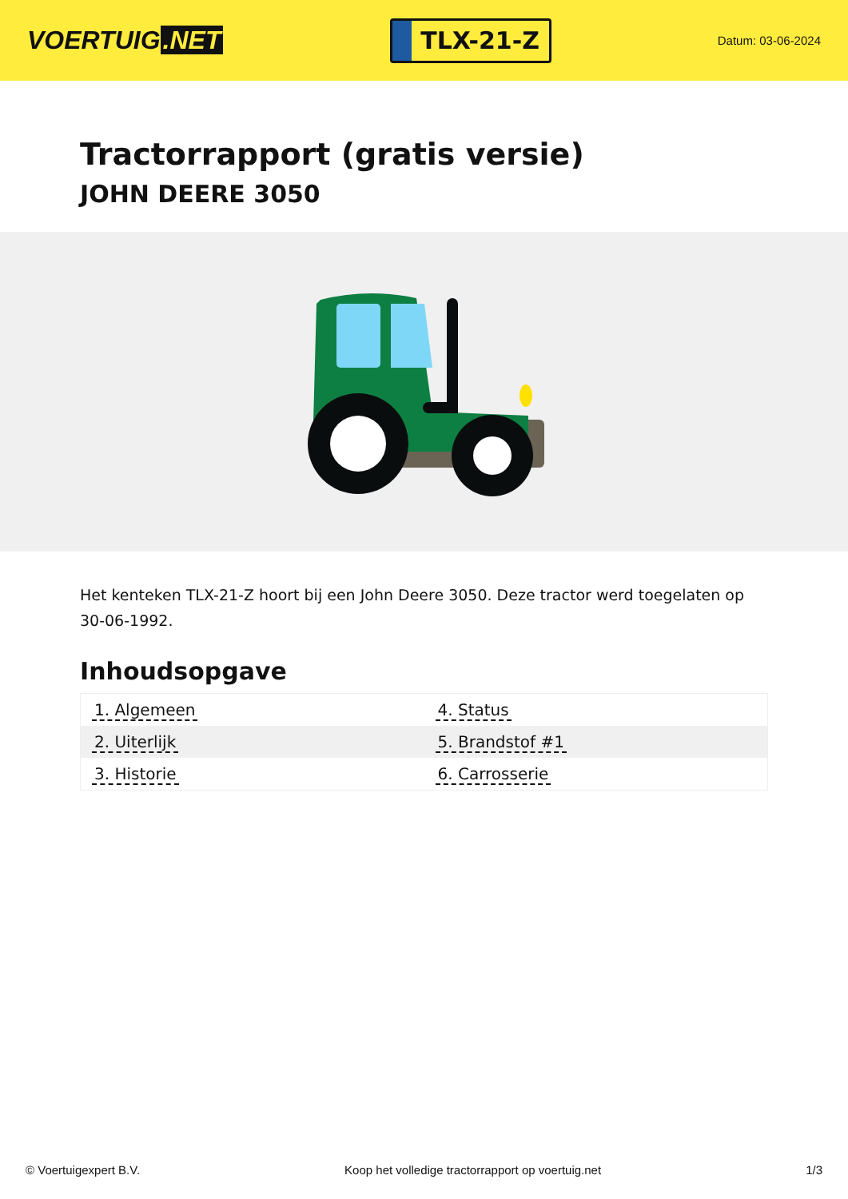VOERTUIG.NET
TLX-21-Z
Datum: 03-06-2024
Tractorrapport (gratis versie)
JOHN DEERE 3050
Het kenteken TLX-21-Z hoort bij een John Deere 3050. Deze tractor werd toegelaten op 30-06-1992.
Inhoudsopgave
| 1. Algemeen | 4. Status |
| 2. Uiterlijk | 5. Brandstof #1 |
| 3. Historie | 6. Carrosserie |
© Voertuigexpert B.V. Koop het volledige tractorrapport op voertuig.net 1/3